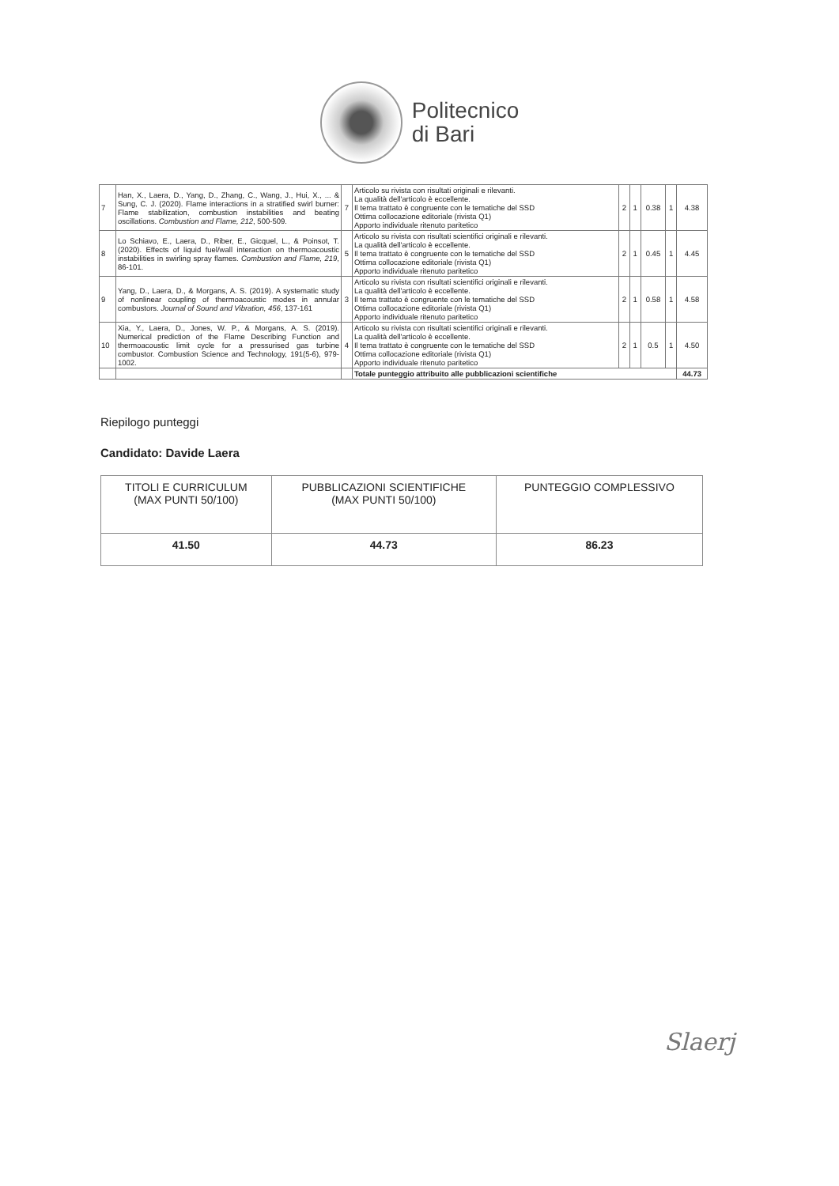Politecnico
di Bari
| 7 | Han, X., Laera, D., Yang, D., Zhang, C., Wang, J., Hui, X., ... & Sung, C. J. (2020). Flame interactions in a stratified swirl burner: Flame stabilization, combustion instabilities and beating oscillations. Combustion and Flame, 212 , 500-509. | 7 | Articolo su rivista con risultati originali e rilevanti. La qualità dell'articolo è eccellente. Il tema trattato è congruente con le tematiche del SSD Ottima collocazione editoriale (rivista Q1) Apporto individuale ritenuto paritetico | 2 | 1 | 0.38 | 1 | 4.38 |
| 8 | Lo Schiavo, E., Laera, D., Riber, E., Gicquel, L., & Poinsot, T. (2020). Effects of liquid fuel/wall interaction on thermoacoustic instabilities in swirling spray flames. Combustion and Flame, 219 , 86-101. | 5 | Articolo su rivista con risultati scientifici originali e rilevanti. La qualità dell'articolo è eccellente. Il tema trattato è congruente con le tematiche del SSD Ottima collocazione editoriale (rivista Q1) Apporto individuale ritenuto paritetico | 2 | 1 | 0.45 | 1 | 4.45 |
| 9 | Yang, D., Laera, D., & Morgans, A. S. (2019). A systematic study of nonlinear coupling of thermoacoustic modes in annular combustors. Journal of Sound and Vibration, 456 , 137-161 | 3 | Articolo su rivista con risultati scientifici originali e rilevanti. La qualità dell'articolo è eccellente. Il tema trattato è congruente con le tematiche del SSD Ottima collocazione editoriale (rivista Q1) Apporto individuale ritenuto paritetico | 2 | 1 | 0.58 | 1 | 4.58 |
| 10 | Xia, Y., Laera, D., Jones, W. P., & Morgans, A. S. (2019). Numerical prediction of the Flame Describing Function and thermoacoustic limit cycle for a pressurised gas turbine combustor. Combustion Science and Technology, 191(5-6), 979-1002. | 4 | Articolo su rivista con risultati scientifici originali e rilevanti. La qualità dell'articolo è eccellente. Il tema trattato è congruente con le tematiche del SSD Ottima collocazione editoriale (rivista Q1) Apporto individuale ritenuto paritetico | 2 | 1 | 0.5 | 1 | 4.50 |
| | | | Totale punteggio attribuito alle pubblicazioni scientifiche | | | | | 44.73 |
Riepilogo punteggi
Candidato: Davide Laera
| TITOLI E CURRICULUM (MAX PUNTI 50/100) | PUBBLICAZIONI SCIENTIFICHE (MAX PUNTI 50/100) | PUNTEGGIO COMPLESSIVO |
| --- | --- | --- |
| 41.50 | 44.73 | 86.23 |
Slaerj